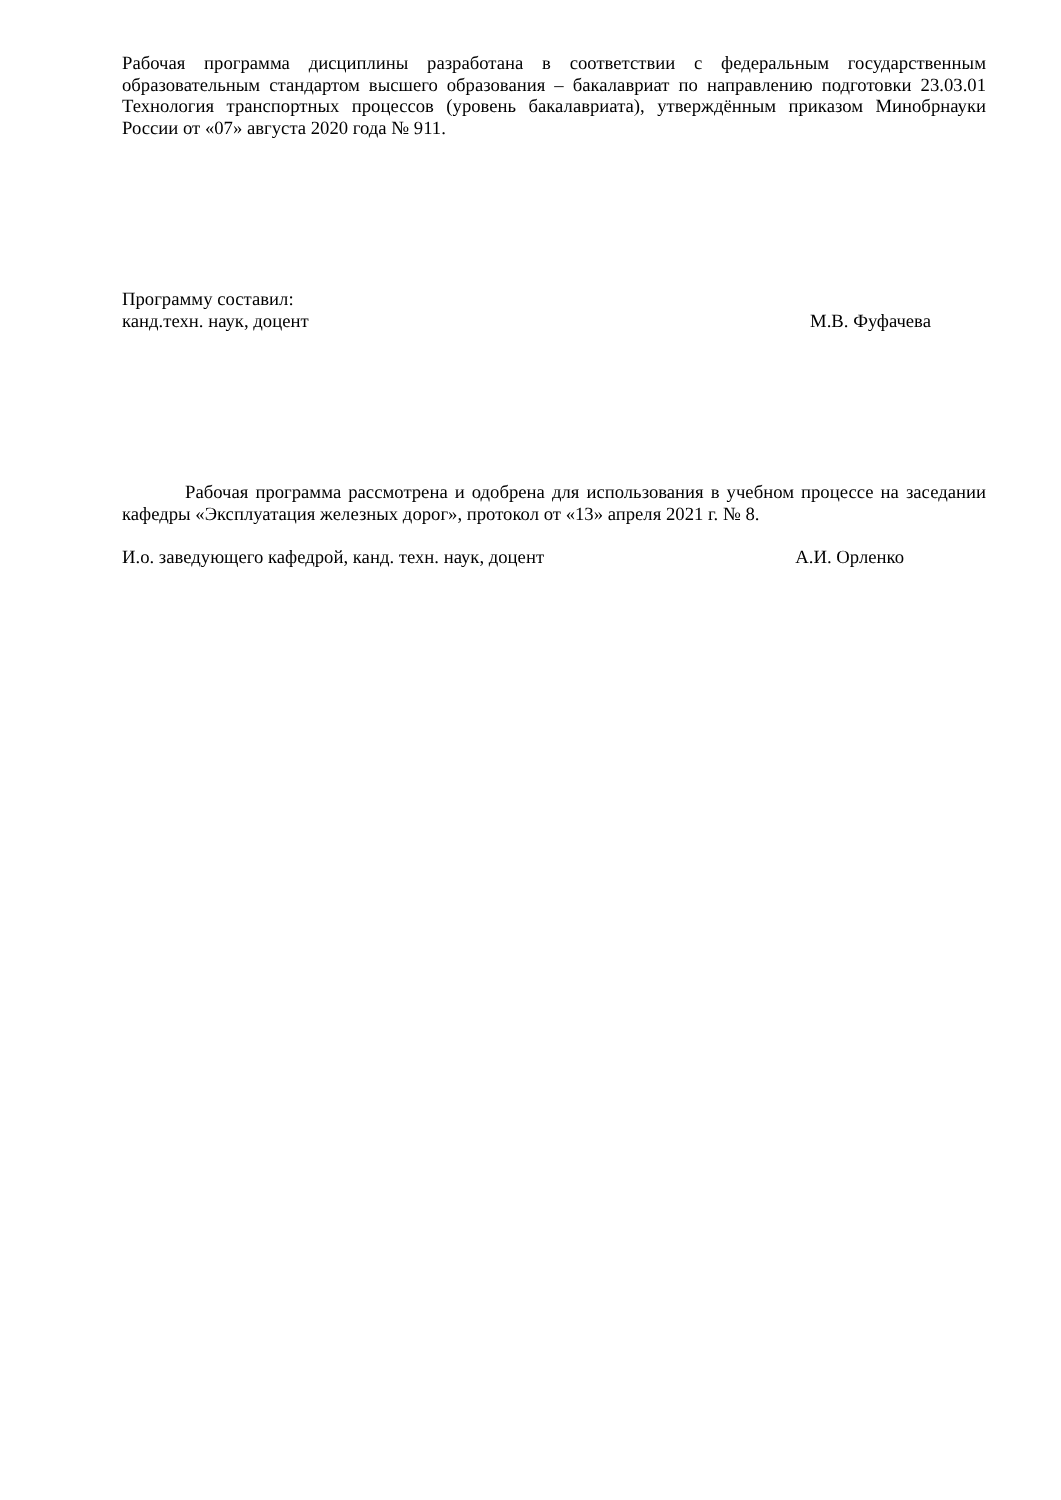Рабочая программа дисциплины разработана в соответствии с федеральным государственным образовательным стандартом высшего образования – бакалавриат по направлению подготовки 23.03.01 Технология транспортных процессов (уровень бакалавриата), утверждённым приказом Минобрнауки России от «07» августа 2020 года № 911.
Программу составил:
канд.техн. наук, доцент М.В. Фуфачева
Рабочая программа рассмотрена и одобрена для использования в учебном процессе на заседании кафедры «Эксплуатация железных дорог», протокол от «13» апреля 2021 г. № 8.
И.о. заведующего кафедрой, канд. техн. наук, доцент А.И. Орленко